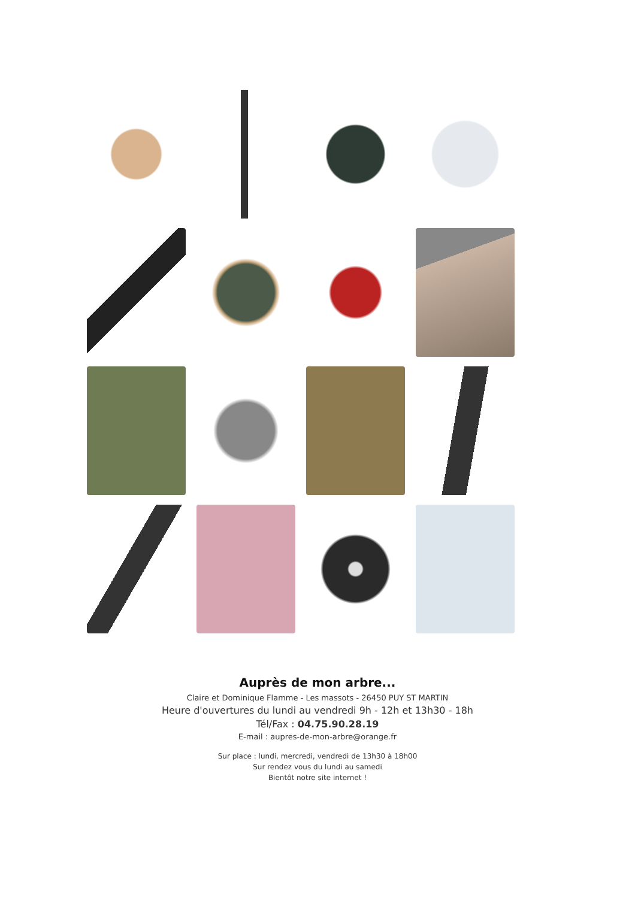Auprès de mon arbre...
Claire et Dominique Flamme - Les massots - 26450 PUY ST MARTIN
Heure d'ouvertures du lundi au vendredi 9h - 12h et 13h30 - 18h
Tél/Fax : 04.75.90.28.19
E-mail : aupres-de-mon-arbre@orange.fr
Sur place : lundi, mercredi, vendredi de 13h30 à 18h00
Sur rendez vous du lundi au samedi
Bientôt notre site internet !